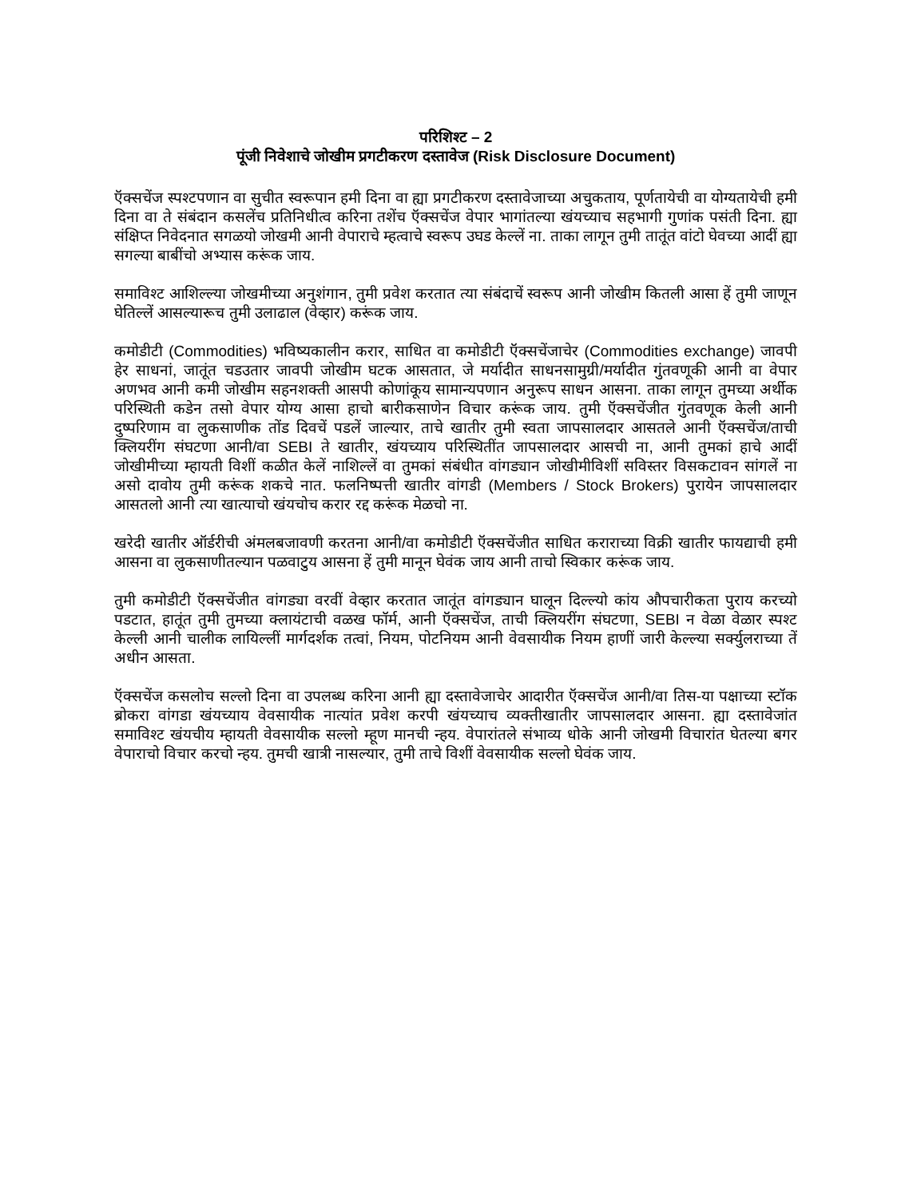परिशिश्ट – 2
पूंजी निवेशाचे जोखीम प्रगटीकरण दस्तावेज (Risk Disclosure Document)
ऍक्सचेंज स्पश्टपणान वा सुचीत स्वरूपान हमी दिना वा ह्या प्रगटीकरण दस्तावेजाच्या अचुकताय, पूर्णतायेची वा योग्यतायेची हमी दिना वा ते संबंदान कसलेंच प्रतिनिधीत्व करिना तशेंच ऍक्सचेंज वेपार भागांतल्या खंयच्याच सहभागी गुणांक पसंती दिना. ह्या संक्षिप्त निवेदनात सगळयो जोखमी आनी वेपाराचे म्हत्वाचे स्वरूप उघड केल्लें ना. ताका लागून तुमी तातूंत वांटो घेवच्या आदीं ह्या सगल्या बाबींचो अभ्यास करूंक जाय.
समाविश्ट आशिल्ल्या जोखमीच्या अनुशंगान, तुमी प्रवेश करतात त्या संबंदाचें स्वरूप आनी जोखीम कितली आसा हें तुमी जाणून घेतिल्लें आसल्यारूच तुमी उलाढाल (वेव्हार) करूंक जाय.
कमोडीटी (Commodities) भविष्यकालीन करार, साधित वा कमोडीटी ऍक्सचेंजाचेर (Commodities exchange) जावपी हेर साधनां, जातूंत चडउतार जावपी जोखीम घटक आसतात, जे मर्यादीत साधनसामुग्री/मर्यादीत गुंतवणूकी आनी वा वेपार अणभव आनी कमी जोखीम सहनशक्ती आसपी कोणांकूय सामान्यपणान अनुरूप साधन आसना. ताका लागून तुमच्या अर्थीक परिस्थिती कडेन तसो वेपार योग्य आसा हाचो बारीकसाणेन विचार करूंक जाय. तुमी ऍक्सचेंजीत गुंतवणूक केली आनी दुष्परिणाम वा लुकसाणीक तोंड दिवचें पडलें जाल्यार, ताचे खातीर तुमी स्वता जापसालदार आसतले आनी ऍक्सचेंज/ताची क्लियरींग संघटणा आनी/वा SEBI ते खातीर, खंयच्याय परिस्थितींत जापसालदार आसची ना, आनी तुमकां हाचे आदीं जोखीमीच्या म्हायती विशीं कळीत केलें नाशिल्लें वा तुमकां संबंधीत वांगड्यान जोखीमीविशीं सविस्तर विसकटावन सांगलें ना असो दावोय तुमी करूंक शकचे नात. फलनिष्पत्ती खातीर वांगडी (Members / Stock Brokers) पुरायेन जापसालदार आसतलो आनी त्या खात्याचो खंयचोच करार रद्द करूंक मेळचो ना.
खरेदी खातीर ऑर्डरीची अंमलबजावणी करतना आनी/वा कमोडीटी ऍक्सचेंजीत साधित कराराच्या विक्री खातीर फायद्याची हमी आसना वा लुकसाणीतल्यान पळवाटुय आसना हें तुमी मानून घेवंक जाय आनी ताचो स्विकार करूंक जाय.
तुमी कमोडीटी ऍक्सचेंजीत वांगड्या वरवीं वेव्हार करतात जातूंत वांगड्यान घालून दिल्ल्यो कांय औपचारीकता पुराय करच्यो पडटात, हातूंत तुमी तुमच्या क्लायंटाची वळख फॉर्म, आनी ऍक्सचेंज, ताची क्लियरींग संघटणा, SEBI न वेळा वेळार स्पश्ट केल्ली आनी चालीक लायिल्लीं मार्गदर्शक तत्वां, नियम, पोटनियम आनी वेवसायीक नियम हाणीं जारी केल्ल्या सर्क्युलराच्या तें अधीन आसता.
ऍक्सचेंज कसलोच सल्लो दिना वा उपलब्ध करिना आनी ह्या दस्तावेजाचेर आदारीत ऍक्सचेंज आनी/वा तिस-या पक्षाच्या स्टॉक ब्रोकरा वांगडा खंयच्याय वेवसायीक नात्यांत प्रवेश करपी खंयच्याच व्यक्तीखातीर जापसालदार आसना. ह्या दस्तावेजांत समाविश्ट खंयचीय म्हायती वेवसायीक सल्लो म्हूण मानची न्हय. वेपारांतले संभाव्य धोके आनी जोखमी विचारांत घेतल्या बगर वेपाराचो विचार करचो न्हय. तुमची खात्री नासल्यार, तुमी ताचे विशीं वेवसायीक सल्लो घेवंक जाय.